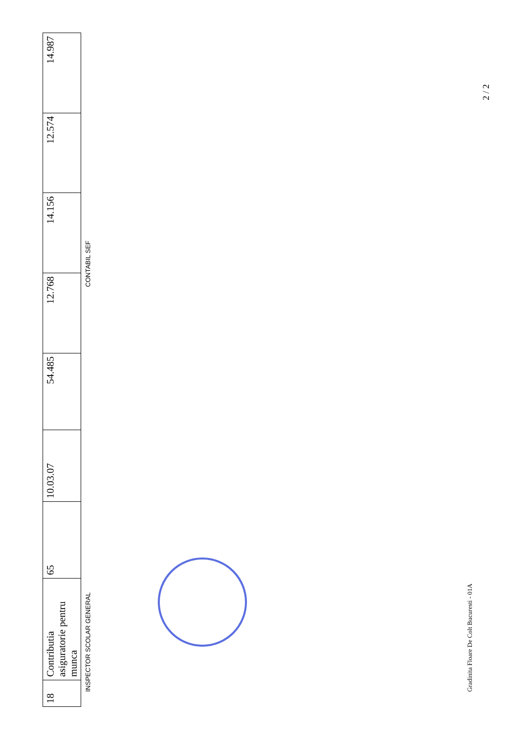| 18 | Contributia asiguratorie pentru munca | 65 | 10.03.07 | 54.485 | 12.768 | 14.156 | 12.574 | 14.987 |
INSPECTOR SCOLAR GENERAL CONTABIL SEF
Gradinita Floare De Colt Bucuresti - 01A
2 / 2